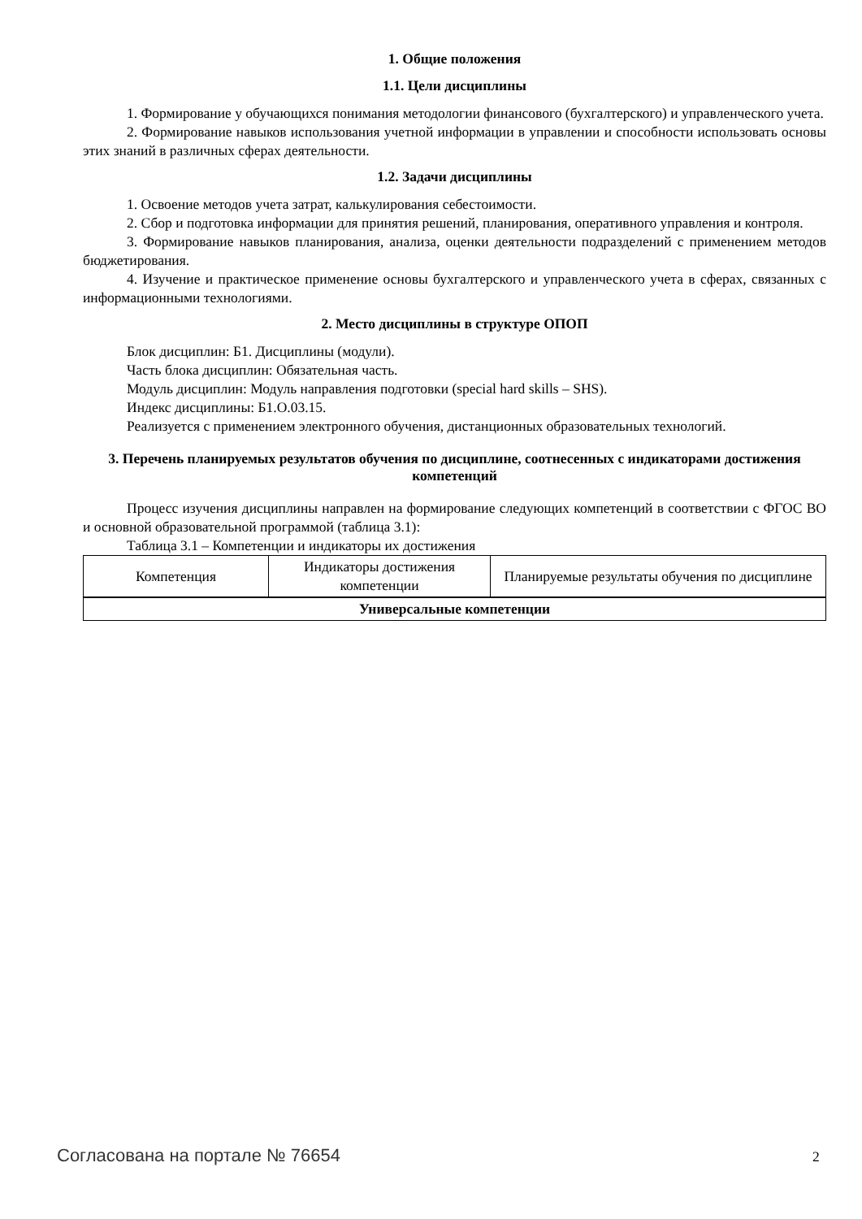1. Общие положения
1.1. Цели дисциплины
1. Формирование у обучающихся понимания методологии финансового (бухгалтерского) и управленческого учета.
2. Формирование навыков использования учетной информации в управлении и способности использовать основы этих знаний в различных сферах деятельности.
1.2. Задачи дисциплины
1. Освоение методов учета затрат, калькулирования себестоимости.
2. Сбор и подготовка информации для принятия решений, планирования, оперативного управления и контроля.
3. Формирование навыков планирования, анализа, оценки деятельности подразделений с применением методов бюджетирования.
4. Изучение и практическое применение основы бухгалтерского и управленческого учета в сферах, связанных с информационными технологиями.
2. Место дисциплины в структуре ОПОП
Блок дисциплин: Б1. Дисциплины (модули).
Часть блока дисциплин: Обязательная часть.
Модуль дисциплин: Модуль направления подготовки (special hard skills – SHS).
Индекс дисциплины: Б1.О.03.15.
Реализуется с применением электронного обучения, дистанционных образовательных технологий.
3. Перечень планируемых результатов обучения по дисциплине, соотнесенных с индикаторами достижения компетенций
Процесс изучения дисциплины направлен на формирование следующих компетенций в соответствии с ФГОС ВО и основной образовательной программой (таблица 3.1):
Таблица 3.1 – Компетенции и индикаторы их достижения
| Компетенция | Индикаторы достижения компетенции | Планируемые результаты обучения по дисциплине |
| --- | --- | --- |
| Универсальные компетенции | | |
Согласована на портале № 76654 2